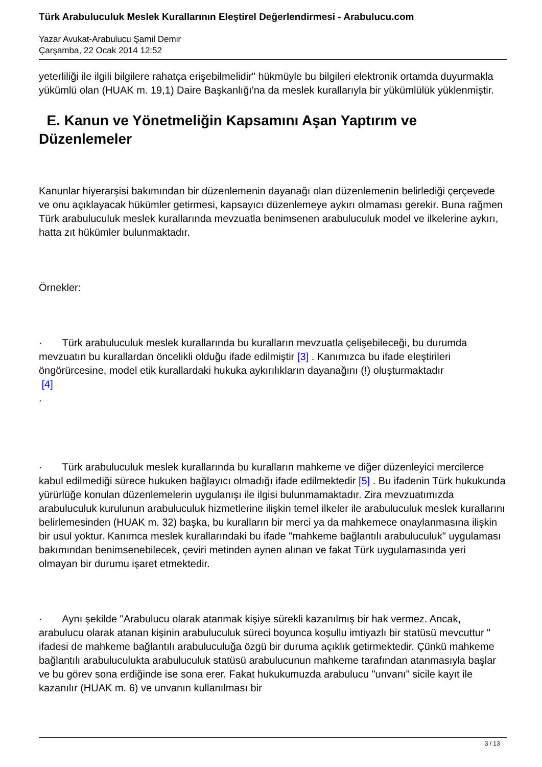Türk Arabuluculuk Meslek Kurallarının Eleştirel Değerlendirmesi - Arabulucu.com
Yazar Avukat-Arabulucu Şamil Demir
Çarşamba, 22 Ocak 2014 12:52
yeterliliği ile ilgili bilgilere rahatça erişebilmelidir" hükmüyle bu bilgileri elektronik ortamda duyurmakla yükümlü olan (HUAK m. 19,1) Daire Başkanlığı'na da meslek kurallarıyla bir yükümlülük yüklenmiştir.
E. Kanun ve Yönetmeliğin Kapsamını Aşan Yaptırım ve Düzenlemeler
Kanunlar hiyerarşisi bakımından bir düzenlemenin dayanağı olan düzenlemenin belirlediği çerçevede ve onu açıklayacak hükümler getirmesi, kapsayıcı düzenlemeye aykırı olmaması gerekir. Buna rağmen Türk arabuluculuk meslek kurallarında mevzuatla benimsenen arabuluculuk model ve ilkelerine aykırı, hatta zıt hükümler bulunmaktadır.
Örnekler:
· Türk arabuluculuk meslek kurallarında bu kuralların mevzuatla çelişebileceği, bu durumda mevzuatın bu kurallardan öncelikli olduğu ifade edilmiştir [3] . Kanımızca bu ifade eleştirileri öngörürcesine, model etik kurallardaki hukuka aykırılıkların dayanağını (!) oluşturmaktadır
[4]
.
· Türk arabuluculuk meslek kurallarında bu kuralların mahkeme ve diğer düzenleyici mercilerce kabul edilmediği sürece hukuken bağlayıcı olmadığı ifade edilmektedir [5] . Bu ifadenin Türk hukukunda yürürlüğe konulan düzenlemelerin uygulanışı ile ilgisi bulunmamaktadır. Zira mevzuatımızda arabuluculuk kurulunun arabuluculuk hizmetlerine ilişkin temel ilkeler ile arabuluculuk meslek kurallarını belirlemesinden (HUAK m. 32) başka, bu kuralların bir merci ya da mahkemece onaylanmasına ilişkin bir usul yoktur. Kanımca meslek kurallarındaki bu ifade "mahkeme bağlantılı arabuluculuk" uygulaması bakımından benimsenebilecek, çeviri metinden aynen alınan ve fakat Türk uygulamasında yeri olmayan bir durumu işaret etmektedir.
· Aynı şekilde "Arabulucu olarak atanmak kişiye sürekli kazanılmış bir hak vermez. Ancak, arabulucu olarak atanan kişinin arabuluculuk süreci boyunca koşullu imtiyazlı bir statüsü mevcuttur " ifadesi de mahkeme bağlantılı arabuluculuğa özgü bir duruma açıklık getirmektedir. Çünkü mahkeme bağlantılı arabuluculukta arabuluculuk statüsü arabulucunun mahkeme tarafından atanmasıyla başlar ve bu görev sona erdiğinde ise sona erer. Fakat hukukumuzda arabulucu "unvanı" sicile kayıt ile kazanılır (HUAK m. 6) ve unvanın kullanılması bir
3 / 13